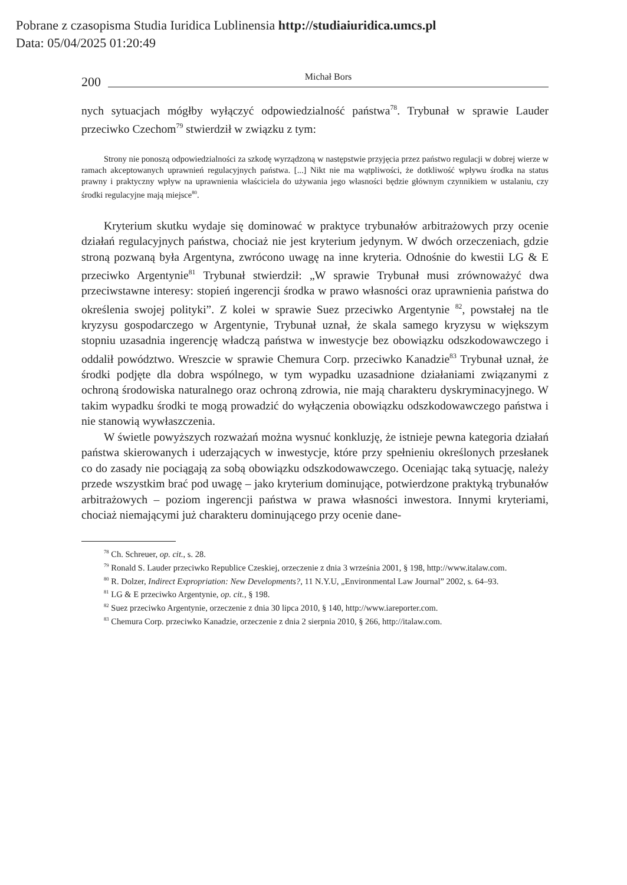Pobrane z czasopisma Studia Iuridica Lublinensia http://studiaiuridica.umcs.pl
Data: 05/04/2025 01:20:49
200
Michał Bors
nych sytuacjach mógłby wyłączyć odpowiedzialność państwa<sup>78</sup>. Trybunał w sprawie Lauder przeciwko Czechom<sup>79</sup> stwierdził w związku z tym:
Strony nie ponoszą odpowiedzialności za szkodę wyrządzoną w następstwie przyjęcia przez państwo regulacji w dobrej wierze w ramach akceptowanych uprawnień regulacyjnych państwa. [...] Nikt nie ma wątpliwości, że dotkliwość wpływu środka na status prawny i praktyczny wpływ na uprawnienia właściciela do używania jego własności będzie głównym czynnikiem w ustalaniu, czy środki regulacyjne mają miejsce<sup>80</sup>.
Kryterium skutku wydaje się dominować w praktyce trybunałów arbitrażowych przy ocenie działań regulacyjnych państwa, chociaż nie jest kryterium jedynym. W dwóch orzeczeniach, gdzie stroną pozwaną była Argentyna, zwrócono uwagę na inne kryteria. Odnośnie do kwestii LG & E przeciwko Argentynie<sup>81</sup> Trybunał stwierdził: „W sprawie Trybunał musi zrównoważyć dwa przeciwstawne interesy: stopień ingerencji środka w prawo własności oraz uprawnienia państwa do określenia swojej polityki”. Z kolei w sprawie Suez przeciwko Argentynie <sup>82</sup>, powstałej na tle kryzysu gospodarczego w Argentynie, Trybunał uznał, że skala samego kryzysu w większym stopniu uzasadnia ingerencję władczą państwa w inwestycje bez obowiązku odszkodowawczego i oddalił powództwo. Wreszcie w sprawie Chemura Corp. przeciwko Kanadzie<sup>83</sup> Trybunał uznał, że środki podjęte dla dobra wspólnego, w tym wypadku uzasadnione działaniami związanymi z ochroną środowiska naturalnego oraz ochroną zdrowia, nie mają charakteru dyskryminacyjnego. W takim wypadku środki te mogą prowadzić do wyłączenia obowiązku odszkodowawczego państwa i nie stanowią wywłaszczenia.
W świetle powyższych rozważań można wysnuć konkluzję, że istnieje pewna kategoria działań państwa skierowanych i uderzających w inwestycje, które przy spełnieniu określonych przesłanek co do zasady nie pociągają za sobą obowiązku odszkodowawczego. Oceniając taką sytuację, należy przede wszystkim brać pod uwagę – jako kryterium dominujące, potwierdzone praktyką trybunałów arbitrażowych – poziom ingerencji państwa w prawa własności inwestora. Innymi kryteriami, chociaż niemającymi już charakteru dominującego przy ocenie dane-
<sup>78</sup> Ch. Schreuer, op. cit., s. 28.
<sup>79</sup> Ronald S. Lauder przeciwko Republice Czeskiej, orzeczenie z dnia 3 września 2001, § 198, http://www.italaw.com.
<sup>80</sup> R. Dolzer, Indirect Expropriation: New Developments?, 11 N.Y.U, „Environmental Law Journal” 2002, s. 64–93.
<sup>81</sup> LG & E przeciwko Argentynie, op. cit., § 198.
<sup>82</sup> Suez przeciwko Argentynie, orzeczenie z dnia 30 lipca 2010, § 140, http://www.iareporter.com.
<sup>83</sup> Chemura Corp. przeciwko Kanadzie, orzeczenie z dnia 2 sierpnia 2010, § 266, http://italaw.com.